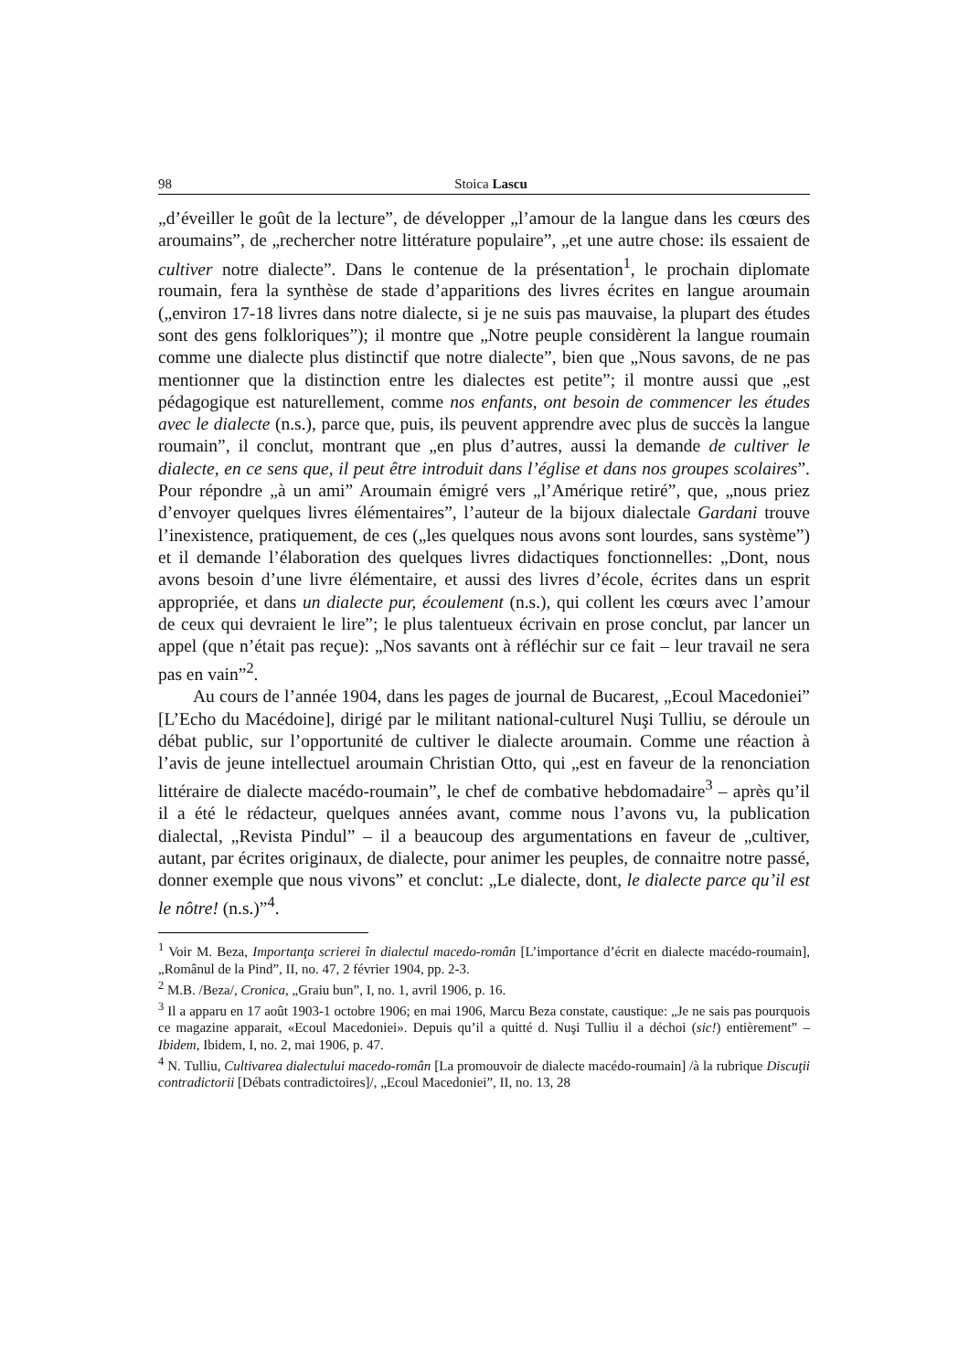98 Stoica Lascu
„d’éveiller le goût de la lecture”, de développer „l’amour de la langue dans les cœurs des aroumains”, de „rechercher notre littérature populaire”, „et une autre chose: ils essaient de cultiver notre dialecte”. Dans le contenue de la présentation<sup>1</sup>, le prochain diplomate roumain, fera la synthèse de stade d’apparitions des livres écrites en langue aroumain („environ 17-18 livres dans notre dialecte, si je ne suis pas mauvaise, la plupart des études sont des gens folkloriques”); il montre que „Notre peuple considèrent la langue roumain comme une dialecte plus distinctif que notre dialecte”, bien que „Nous savons, de ne pas mentionner que la distinction entre les dialectes est petite”; il montre aussi que „est pédagogique est naturellement, comme nos enfants, ont besoin de commencer les études avec le dialecte (n.s.), parce que, puis, ils peuvent apprendre avec plus de succès la langue roumain”, il conclut, montrant que „en plus d’autres, aussi la demande de cultiver le dialecte, en ce sens que, il peut être introduit dans l’église et dans nos groupes scolaires”. Pour répondre „à un ami” Aroumain émigré vers „l’Amérique retiré”, que, „nous priez d’envoyer quelques livres élémentaires”, l’auteur de la bijoux dialectale Gardani trouve l’inexistence, pratiquement, de ces („les quelques nous avons sont lourdes, sans système”) et il demande l’élaboration des quelques livres didactiques fonctionnelles: „Dont, nous avons besoin d’une livre élémentaire, et aussi des livres d’école, écrites dans un esprit appropriée, et dans un dialecte pur, écoulement (n.s.), qui collent les cœurs avec l’amour de ceux qui devraient le lire”; le plus talentueux écrivain en prose conclut, par lancer un appel (que n’était pas reçue): „Nos savants ont à réfléchir sur ce fait – leur travail ne sera pas en vain”<sup>2</sup>.
Au cours de l’année 1904, dans les pages de journal de Bucarest, „Ecoul Macedoniei” [L’Echo du Macédoine], dirigé par le militant national-culturel Nuşi Tulliu, se déroule un débat public, sur l’opportunité de cultiver le dialecte aroumain. Comme une réaction à l’avis de jeune intellectuel aroumain Christian Otto, qui „est en faveur de la renonciation littéraire de dialecte macédo-roumain”, le chef de combative hebdomadaire<sup>3</sup> – après qu’il il a été le rédacteur, quelques années avant, comme nous l’avons vu, la publication dialectal, „Revista Pindul” – il a beaucoup des argumentations en faveur de „cultiver, autant, par écrites originaux, de dialecte, pour animer les peuples, de connaitre notre passé, donner exemple que nous vivons” et conclut: „Le dialecte, dont, le dialecte parce qu’il est le nôtre! (n.s.)”<sup>4</sup>.
<sup>1</sup> Voir M. Beza, Importanţa scrierei în dialectul macedo-român [L’importance d’écrit en dialecte macédo-roumain], „Românul de la Pind”, II, no. 47, 2 février 1904, pp. 2-3.
<sup>2</sup> M.B. /Beza/, Cronica, „Graiu bun”, I, no. 1, avril 1906, p. 16.
<sup>3</sup> Il a apparu en 17 août 1903-1 octobre 1906; en mai 1906, Marcu Beza constate, caustique: „Je ne sais pas pourquois ce magazine apparait, «Ecoul Macedoniei». Depuis qu’il a quitté d. Nuşi Tulliu il a déchoi (sic!) entièrement” – Ibidem, Ibidem, I, no. 2, mai 1906, p. 47.
<sup>4</sup> N. Tulliu, Cultivarea dialectului macedo-român [La promouvoir de dialecte macédo-roumain] /à la rubrique Discuţii contradictorii [Débats contradictoires]/, „Ecoul Macedoniei”, II, no. 13, 28